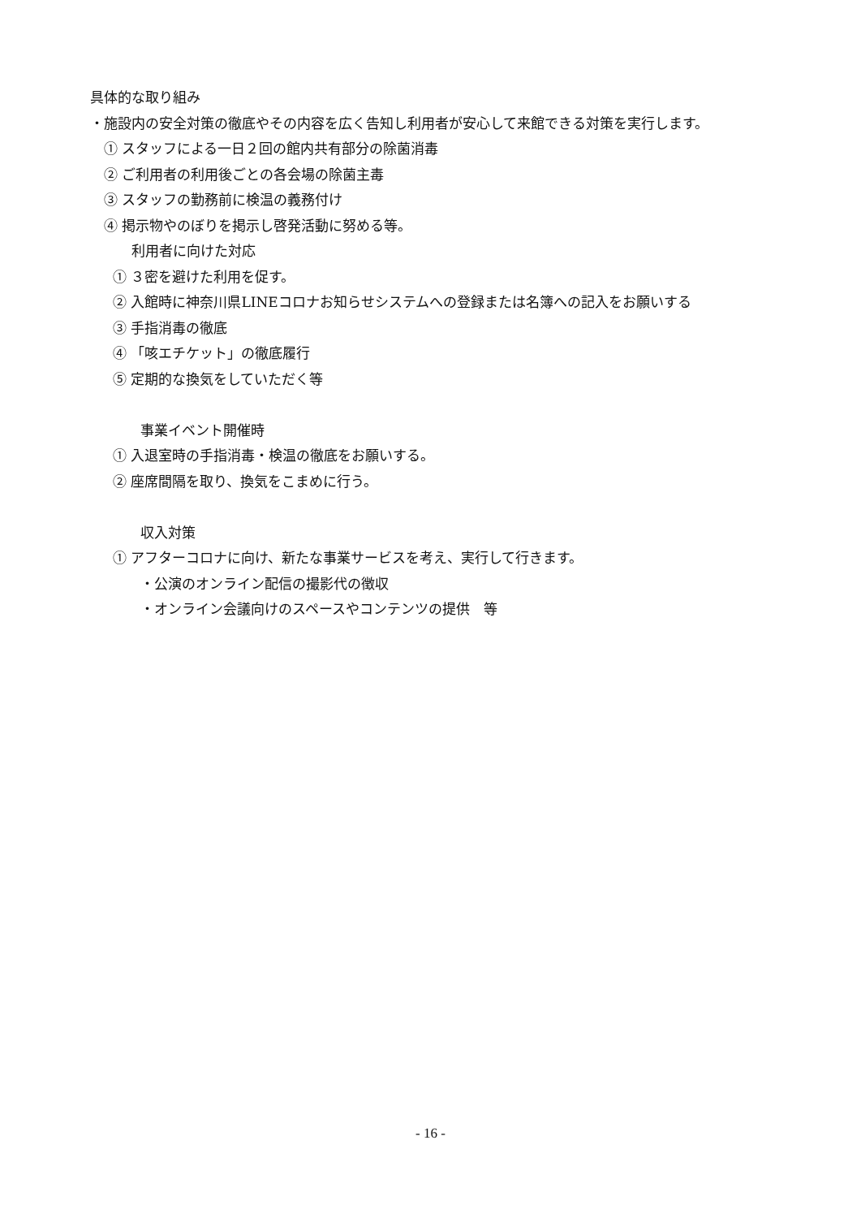具体的な取り組み
・施設内の安全対策の徹底やその内容を広く告知し利用者が安心して来館できる対策を実行します。
① スタッフによる一日２回の館内共有部分の除菌消毒
② ご利用者の利用後ごとの各会場の除菌主毒
③ スタッフの勤務前に検温の義務付け
④ 掲示物やのぼりを掲示し啓発活動に努める等。
利用者に向けた対応
① ３密を避けた利用を促す。
② 入館時に神奈川県LINEコロナお知らせシステムへの登録または名簿への記入をお願いする
③ 手指消毒の徹底
④ 「咳エチケット」の徹底履行
⑤ 定期的な換気をしていただく等
事業イベント開催時
① 入退室時の手指消毒・検温の徹底をお願いする。
② 座席間隔を取り、換気をこまめに行う。
収入対策
① アフターコロナに向け、新たな事業サービスを考え、実行して行きます。
・公演のオンライン配信の撮影代の徴収
・オンライン会議向けのスペースやコンテンツの提供　等
- 16 -